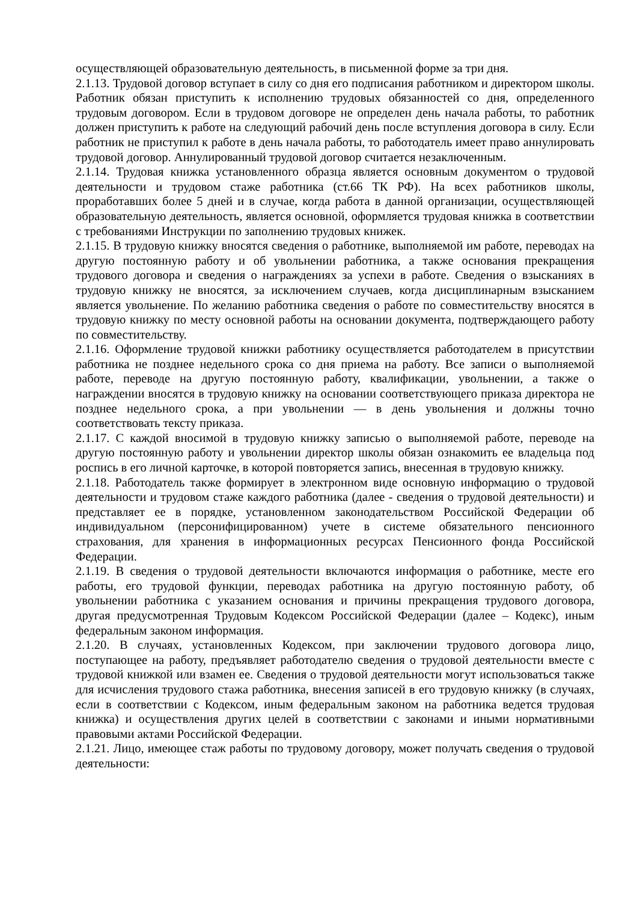осуществляющей образовательную деятельность, в письменной форме за три дня.
2.1.13. Трудовой договор вступает в силу со дня его подписания работником и директором школы. Работник обязан приступить к исполнению трудовых обязанностей со дня, определенного трудовым договором. Если в трудовом договоре не определен день начала работы, то работник должен приступить к работе на следующий рабочий день после вступления договора в силу. Если работник не приступил к работе в день начала работы, то работодатель имеет право аннулировать трудовой договор. Аннулированный трудовой договор считается незаключенным.
2.1.14. Трудовая книжка установленного образца является основным документом о трудовой деятельности и трудовом стаже работника (ст.66 ТК РФ). На всех работников школы, проработавших более 5 дней и в случае, когда работа в данной организации, осуществляющей образовательную деятельность, является основной, оформляется трудовая книжка в соответствии с требованиями Инструкции по заполнению трудовых книжек.
2.1.15. В трудовую книжку вносятся сведения о работнике, выполняемой им работе, переводах на другую постоянную работу и об увольнении работника, а также основания прекращения трудового договора и сведения о награждениях за успехи в работе. Сведения о взысканиях в трудовую книжку не вносятся, за исключением случаев, когда дисциплинарным взысканием является увольнение. По желанию работника сведения о работе по совместительству вносятся в трудовую книжку по месту основной работы на основании документа, подтверждающего работу по совместительству.
2.1.16. Оформление трудовой книжки работнику осуществляется работодателем в присутствии работника не позднее недельного срока со дня приема на работу. Все записи о выполняемой работе, переводе на другую постоянную работу, квалификации, увольнении, а также о награждении вносятся в трудовую книжку на основании соответствующего приказа директора не позднее недельного срока, а при увольнении — в день увольнения и должны точно соответствовать тексту приказа.
2.1.17. С каждой вносимой в трудовую книжку записью о выполняемой работе, переводе на другую постоянную работу и увольнении директор школы обязан ознакомить ее владельца под роспись в его личной карточке, в которой повторяется запись, внесенная в трудовую книжку.
2.1.18. Работодатель также формирует в электронном виде основную информацию о трудовой деятельности и трудовом стаже каждого работника (далее - сведения о трудовой деятельности) и представляет ее в порядке, установленном законодательством Российской Федерации об индивидуальном (персонифицированном) учете в системе обязательного пенсионного страхования, для хранения в информационных ресурсах Пенсионного фонда Российской Федерации.
2.1.19. В сведения о трудовой деятельности включаются информация о работнике, месте его работы, его трудовой функции, переводах работника на другую постоянную работу, об увольнении работника с указанием основания и причины прекращения трудового договора, другая предусмотренная Трудовым Кодексом Российской Федерации (далее – Кодекс), иным федеральным законом информация.
2.1.20. В случаях, установленных Кодексом, при заключении трудового договора лицо, поступающее на работу, предъявляет работодателю сведения о трудовой деятельности вместе с трудовой книжкой или взамен ее. Сведения о трудовой деятельности могут использоваться также для исчисления трудового стажа работника, внесения записей в его трудовую книжку (в случаях, если в соответствии с Кодексом, иным федеральным законом на работника ведется трудовая книжка) и осуществления других целей в соответствии с законами и иными нормативными правовыми актами Российской Федерации.
2.1.21. Лицо, имеющее стаж работы по трудовому договору, может получать сведения о трудовой деятельности: